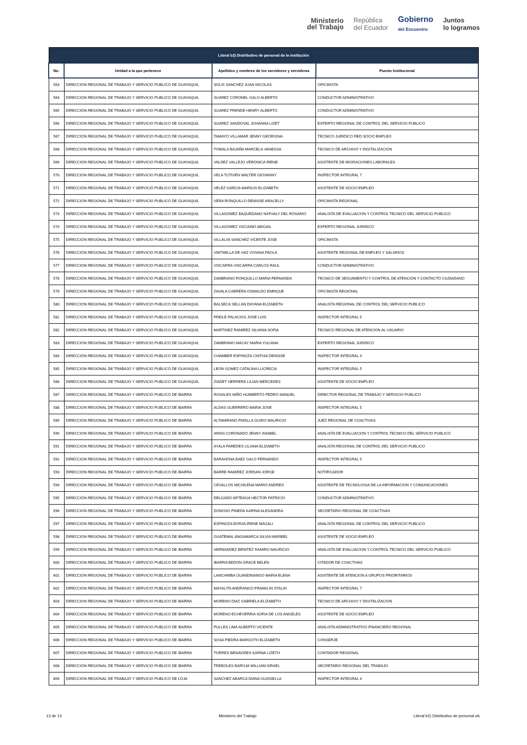Ministerio
del Trabajo
República
del Ecuador
Gobierno
del Encuentro
Juntos
lo logramos
| Literal b2) Distributivo de personal de la institución | | | |
| --- | --- | --- | --- |
| No. | Unidad a la que pertenece | Apellidos y nombres de los servidores y servidoras | Puesto Institucional |
| 563 | DIRECCION REGIONAL DE TRABAJO Y SERVICIO PUBLICO DE GUAYAQUIL | SOLIS SANCHEZ JUAN NICOLAS | OFICINISTA |
| 564 | DIRECCION REGIONAL DE TRABAJO Y SERVICIO PUBLICO DE GUAYAQUIL | SUAREZ CORONEL GALO ALBERTO | CONDUCTOR ADMINISTRATIVO |
| 565 | DIRECCION REGIONAL DE TRABAJO Y SERVICIO PUBLICO DE GUAYAQUIL | SUAREZ PRENDE HENRY ALBERTO | CONDUCTOR ADMINISTRATIVO |
| 566 | DIRECCION REGIONAL DE TRABAJO Y SERVICIO PUBLICO DE GUAYAQUIL | SUAREZ SANDOVAL JOHANNA LIZET | EXPERTO REGIONAL DE CONTROL DEL SERVICIO PUBLICO |
| 567 | DIRECCION REGIONAL DE TRABAJO Y SERVICIO PUBLICO DE GUAYAQUIL | TAMAYO VILLAMAR JENNY GEORGINA | TECNICO JURIDICO RED SOCIO EMPLEO |
| 568 | DIRECCION REGIONAL DE TRABAJO Y SERVICIO PUBLICO DE GUAYAQUIL | TOMALA BAJAÑA MARCELA VANESSA | TECNICO DE ARCHIVO Y DIGITALIZACION |
| 569 | DIRECCION REGIONAL DE TRABAJO Y SERVICIO PUBLICO DE GUAYAQUIL | VALDEZ VALLEJO VERONICA IRENE | ASISTENTE DE MIGRACIONES LABORALES |
| 570 | DIRECCION REGIONAL DE TRABAJO Y SERVICIO PUBLICO DE GUAYAQUIL | VELA TUTIVEN WALTER GIOVANNY | INSPECTOR INTEGRAL 7 |
| 571 | DIRECCION REGIONAL DE TRABAJO Y SERVICIO PUBLICO DE GUAYAQUIL | VELEZ GARCIA MARIUXI ELIZABETH | ASISTENTE DE SOCIO EMPLEO |
| 572 | DIRECCION REGIONAL DE TRABAJO Y SERVICIO PUBLICO DE GUAYAQUIL | VERA RONQUILLO DENISSE ARACELLY | OFICINISTA REGIONAL |
| 573 | DIRECCION REGIONAL DE TRABAJO Y SERVICIO PUBLICO DE GUAYAQUIL | VILLAGOMEZ BAQUEDANO NATHALY DEL ROSARIO | ANALISTA DE EVALUACION Y CONTROL TECNICO DEL SERVICIO PUBLICO |
| 574 | DIRECCION REGIONAL DE TRABAJO Y SERVICIO PUBLICO DE GUAYAQUIL | VILLAGOMEZ VIZCAINO ABIGAIL | EXPERTO REGIONAL JURIDICO |
| 575 | DIRECCION REGIONAL DE TRABAJO Y SERVICIO PUBLICO DE GUAYAQUIL | VILLALVA SANCHEZ VICENTE JOSE | OFICINISTA |
| 576 | DIRECCION REGIONAL DE TRABAJO Y SERVICIO PUBLICO DE GUAYAQUIL | VINTIMILLA DE HAZ VIVIANA PAOLA | ASISTENTE REGIONAL DE EMPLEO Y SALARIOS |
| 577 | DIRECCION REGIONAL DE TRABAJO Y SERVICIO PUBLICO DE GUAYAQUIL | VISCARRA VISCARRA CARLOS RAUL | CONDUCTOR ADMINISTRATIVO |
| 578 | DIRECCION REGIONAL DE TRABAJO Y SERVICIO PUBLICO DE GUAYAQUIL | ZAMBRANO RONQUILLO MARIA FERNANDA | TECNICO DE SEGUIMIENTO Y CONTROL DE ATENCION Y CONTACTO CIUDADANO |
| 579 | DIRECCION REGIONAL DE TRABAJO Y SERVICIO PUBLICO DE GUAYAQUIL | ZAVALA CABRERA OSWALDO ENRIQUE | OFICINISTA REGIONAL |
| 580 | DIRECCION REGIONAL DE TRABAJO Y SERVICIO PUBLICO DE GUAYAQUIL | BALSECA SELLAN DAYANA ELIZABETH | ANALISTA REGIONAL DE CONTROL DEL SERVICIO PUBLICO |
| 581 | DIRECCION REGIONAL DE TRABAJO Y SERVICIO PUBLICO DE GUAYAQUIL | FREILE PALACIOS JOSE LUIS | INSPECTOR INTEGRAL 5 |
| 582 | DIRECCION REGIONAL DE TRABAJO Y SERVICIO PUBLICO DE GUAYAQUIL | MARTINEZ RAMIREZ SILVANA SOFIA | TECNICO REGIONAL DE ATENCION AL USUARIO |
| 583 | DIRECCION REGIONAL DE TRABAJO Y SERVICIO PUBLICO DE GUAYAQUIL | ZAMBRANO MACAY MARIA YULIANA | EXPERTO REGIONAL JURIDICO |
| 584 | DIRECCION REGIONAL DE TRABAJO Y SERVICIO PUBLICO DE GUAYAQUIL | CHAMBER ESPINOZA CINTHIA DENISSE | INSPECTOR INTEGRAL 4 |
| 585 | DIRECCION REGIONAL DE TRABAJO Y SERVICIO PUBLICO DE GUAYAQUIL | LEON GOMEZ CATALINA LUCRECIA | INSPECTOR INTEGRAL 5 |
| 586 | DIRECCION REGIONAL DE TRABAJO Y SERVICIO PUBLICO DE GUAYAQUIL | ZIADET HERRERA LILIAN MERCEDES | ASISTENTE DE SOCIO EMPLEO |
| 587 | DIRECCION REGIONAL DE TRABAJO Y SERVICIO PUBLICO DE IBARRA | ROSALES MIÑO HUMBERTO PEDRO MANUEL | DIRECTOR REGIONAL DE TRABAJO Y SERVICIO PUBLICO |
| 588 | DIRECCION REGIONAL DE TRABAJO Y SERVICIO PUBLICO DE IBARRA | ALDAS GUERRERO MARIA JOSE | INSPECTOR INTEGRAL 5 |
| 589 | DIRECCION REGIONAL DE TRABAJO Y SERVICIO PUBLICO DE IBARRA | ALTAMIRANO PADILLA GUIDO MAURICIO | JUEZ REGIONAL DE COACTIVAS |
| 590 | DIRECCION REGIONAL DE TRABAJO Y SERVICIO PUBLICO DE IBARRA | ARIAS CORONADO JENNY ANABEL | ANALISTA DE EVALUACION Y CONTROL TECNICO DEL SERVICIO PUBLICO |
| 591 | DIRECCION REGIONAL DE TRABAJO Y SERVICIO PUBLICO DE IBARRA | AYALA PAREDES LILIANA ELIZABETH | ANALISTA REGIONAL DE CONTROL DEL SERVICIO PUBLICO |
| 592 | DIRECCION REGIONAL DE TRABAJO Y SERVICIO PUBLICO DE IBARRA | BARAHONA BAEZ GALO FERNANDO | INSPECTOR INTEGRAL 5 |
| 593 | DIRECCION REGIONAL DE TRABAJO Y SERVICIO PUBLICO DE IBARRA | BARRE RAMIREZ JORDAN JORGE | NOTIFICADOR |
| 594 | DIRECCION REGIONAL DE TRABAJO Y SERVICIO PUBLICO DE IBARRA | CEVALLOS MICHILENA MARIO ANDRES | ASISTENTE DE TECNOLOGIA DE LA INFORMACION Y COMUNICACIONES |
| 595 | DIRECCION REGIONAL DE TRABAJO Y SERVICIO PUBLICO DE IBARRA | DELGADO ARTEAGA HECTOR PATRICIO | CONDUCTOR ADMINISTRATIVO |
| 596 | DIRECCION REGIONAL DE TRABAJO Y SERVICIO PUBLICO DE IBARRA | DONOSO PINEDA KARINA ALEXANDRA | SECRETARIO REGIONAL DE COACTIVAS |
| 597 | DIRECCION REGIONAL DE TRABAJO Y SERVICIO PUBLICO DE IBARRA | ESPINOZA BORJA IRENE MAGALI | ANALISTA REGIONAL DE CONTROL DEL SERVICIO PUBLICO |
| 598 | DIRECCION REGIONAL DE TRABAJO Y SERVICIO PUBLICO DE IBARRA | GUATEMAL ANGAMARCA SILVIA MARIBEL | ASISTENTE DE SOCIO EMPLEO |
| 599 | DIRECCION REGIONAL DE TRABAJO Y SERVICIO PUBLICO DE IBARRA | HERNANDEZ BENITEZ RAMIRO MAURICIO | ANALISTA DE EVALUACION Y CONTROL TECNICO DEL SERVICIO PUBLICO |
| 600 | DIRECCION REGIONAL DE TRABAJO Y SERVICIO PUBLICO DE IBARRA | IBARRA BEDON GRACE BELEN | CITADOR DE COACTIVAS |
| 601 | DIRECCION REGIONAL DE TRABAJO Y SERVICIO PUBLICO DE IBARRA | LANCHIMBA GUANDINANGO MARIA ELENA | ASISTENTE DE ATENCION A GRUPOS PRIORITARIOS |
| 602 | DIRECCION REGIONAL DE TRABAJO Y SERVICIO PUBLICO DE IBARRA | MAYALITA ANDRANGO FRANKLIN STALIN | INSPECTOR INTEGRAL 7 |
| 603 | DIRECCION REGIONAL DE TRABAJO Y SERVICIO PUBLICO DE IBARRA | MORENO DIAZ GABRIELA ELIZABETH | TECNICO DE ARCHIVO Y DIGITALIZACION |
| 604 | DIRECCION REGIONAL DE TRABAJO Y SERVICIO PUBLICO DE IBARRA | MORENO ECHEVERRIA SOFIA DE LOS ANGELES | ASISTENTE DE SOCIO EMPLEO |
| 605 | DIRECCION REGIONAL DE TRABAJO Y SERVICIO PUBLICO DE IBARRA | PULLES LIMA ALBERTO VICENTE | ANALISTA ADMINISTRATIVO FINANCIERO REGIONAL |
| 606 | DIRECCION REGIONAL DE TRABAJO Y SERVICIO PUBLICO DE IBARRA | SOSA PIEDRA MARGOTH ELIZABETH | CONSERJE |
| 607 | DIRECCION REGIONAL DE TRABAJO Y SERVICIO PUBLICO DE IBARRA | TORRES BENAVIDES KARINA LIZETH | CONTADOR REGIONAL |
| 608 | DIRECCION REGIONAL DE TRABAJO Y SERVICIO PUBLICO DE IBARRA | TREBOLES BAROJA WILLIAM ISRAEL | SECRETARIO REGIONAL DEL TRABAJO |
| 609 | DIRECCION REGIONAL DE TRABAJO Y SERVICIO PUBLICO DE LOJA | SANCHEZ ABARCA DIANA GUISSELLA | INSPECTOR INTEGRAL 4 |
13 de 13 Ministerio del Trabajo Literal b2) Distributivo de personal.xls